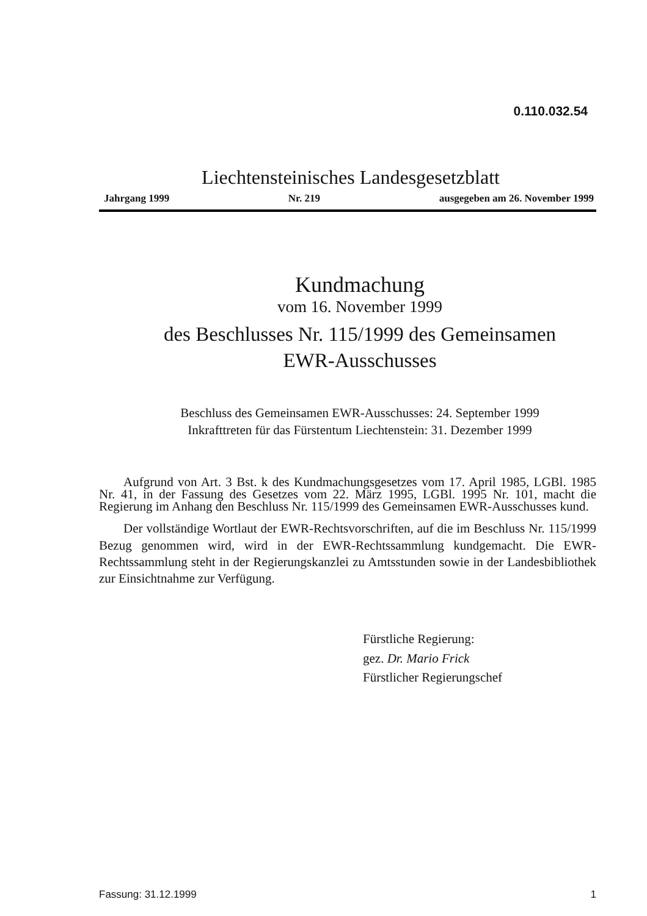0.110.032.54
Liechtensteinisches Landesgesetzblatt
Jahrgang 1999 Nr. 219 ausgegeben am 26. November 1999
Kundmachung
vom 16. November 1999
des Beschlusses Nr. 115/1999 des Gemeinsamen
EWR-Ausschusses
Beschluss des Gemeinsamen EWR-Ausschusses: 24. September 1999
Inkrafttreten für das Fürstentum Liechtenstein: 31. Dezember 1999
Aufgrund von Art. 3 Bst. k des Kundmachungsgesetzes vom 17. April 1985, LGBl. 1985 Nr. 41, in der Fassung des Gesetzes vom 22. März 1995, LGBl. 1995 Nr. 101, macht die Regierung im Anhang den Beschluss Nr. 115/1999 des Gemeinsamen EWR-Ausschusses kund.
Der vollständige Wortlaut der EWR-Rechtsvorschriften, auf die im Beschluss Nr. 115/1999 Bezug genommen wird, wird in der EWR-Rechtssammlung kundgemacht. Die EWR-Rechtssammlung steht in der Regierungskanzlei zu Amtsstunden sowie in der Landesbibliothek zur Einsichtnahme zur Verfügung.
Fürstliche Regierung:
gez. Dr. Mario Frick
Fürstlicher Regierungschef
Fassung: 31.12.1999 1